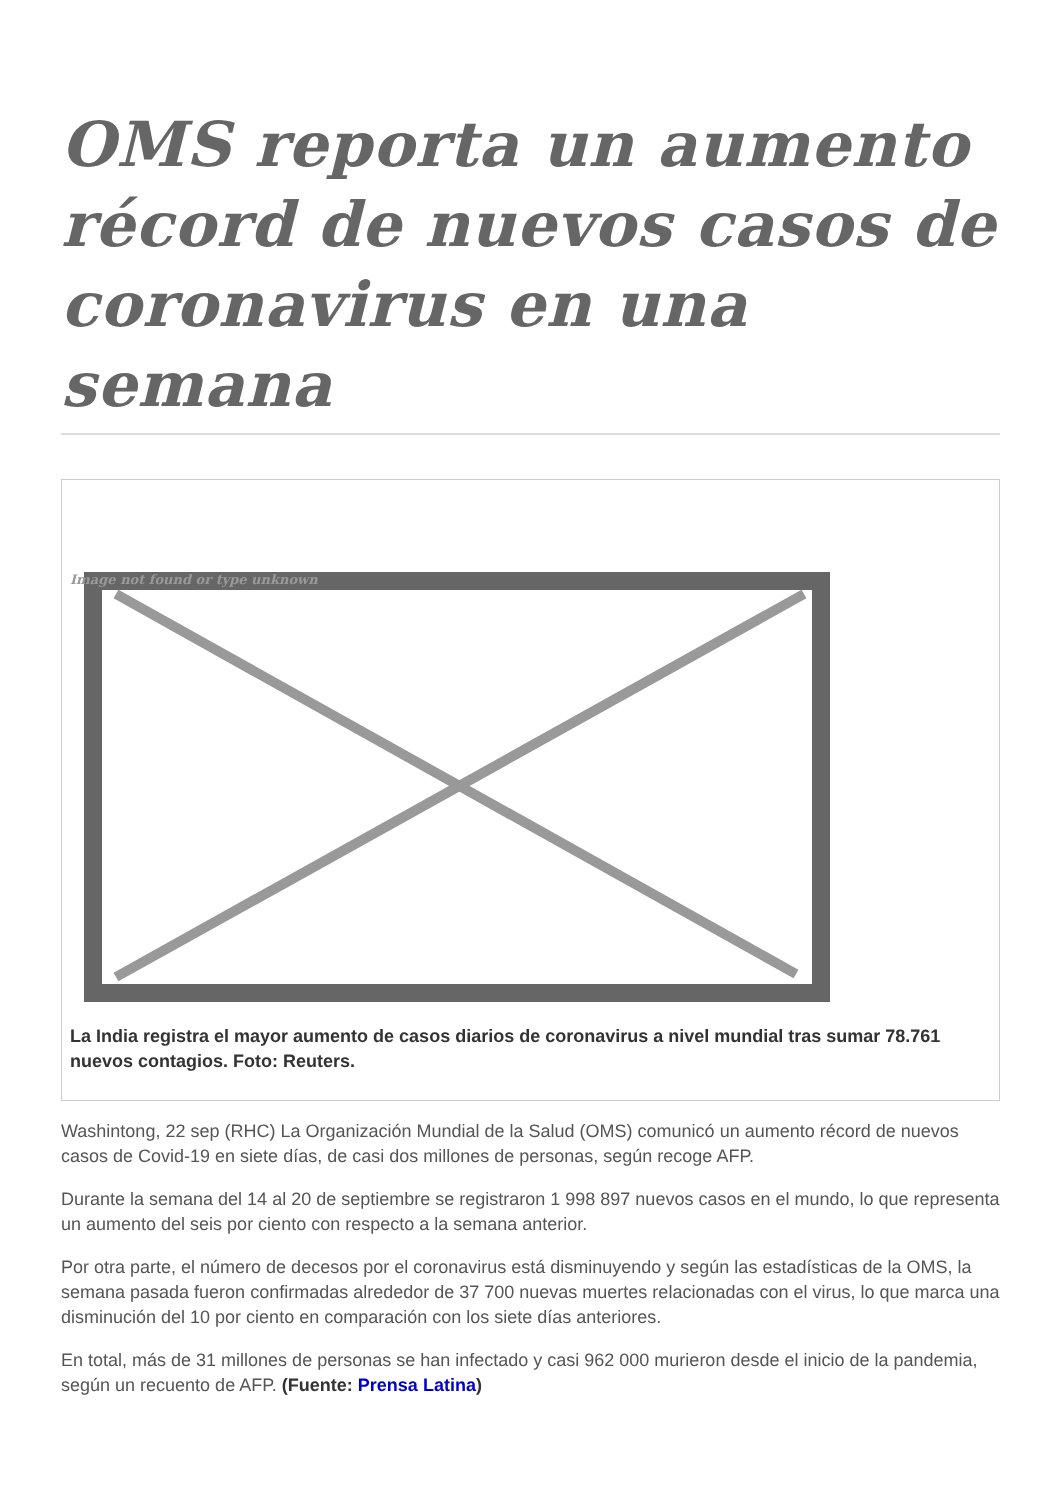OMS reporta un aumento récord de nuevos casos de coronavirus en una semana
Image not found or type unknown
La India registra el mayor aumento de casos diarios de coronavirus a nivel mundial tras sumar 78.761 nuevos contagios. Foto: Reuters.
Washintong, 22 sep (RHC) La Organización Mundial de la Salud (OMS) comunicó un aumento récord de nuevos casos de Covid-19 en siete días, de casi dos millones de personas, según recoge AFP.
Durante la semana del 14 al 20 de septiembre se registraron 1 998 897 nuevos casos en el mundo, lo que representa un aumento del seis por ciento con respecto a la semana anterior.
Por otra parte, el número de decesos por el coronavirus está disminuyendo y según las estadísticas de la OMS, la semana pasada fueron confirmadas alrededor de 37 700 nuevas muertes relacionadas con el virus, lo que marca una disminución del 10 por ciento en comparación con los siete días anteriores.
En total, más de 31 millones de personas se han infectado y casi 962 000 murieron desde el inicio de la pandemia, según un recuento de AFP. (Fuente: Prensa Latina)